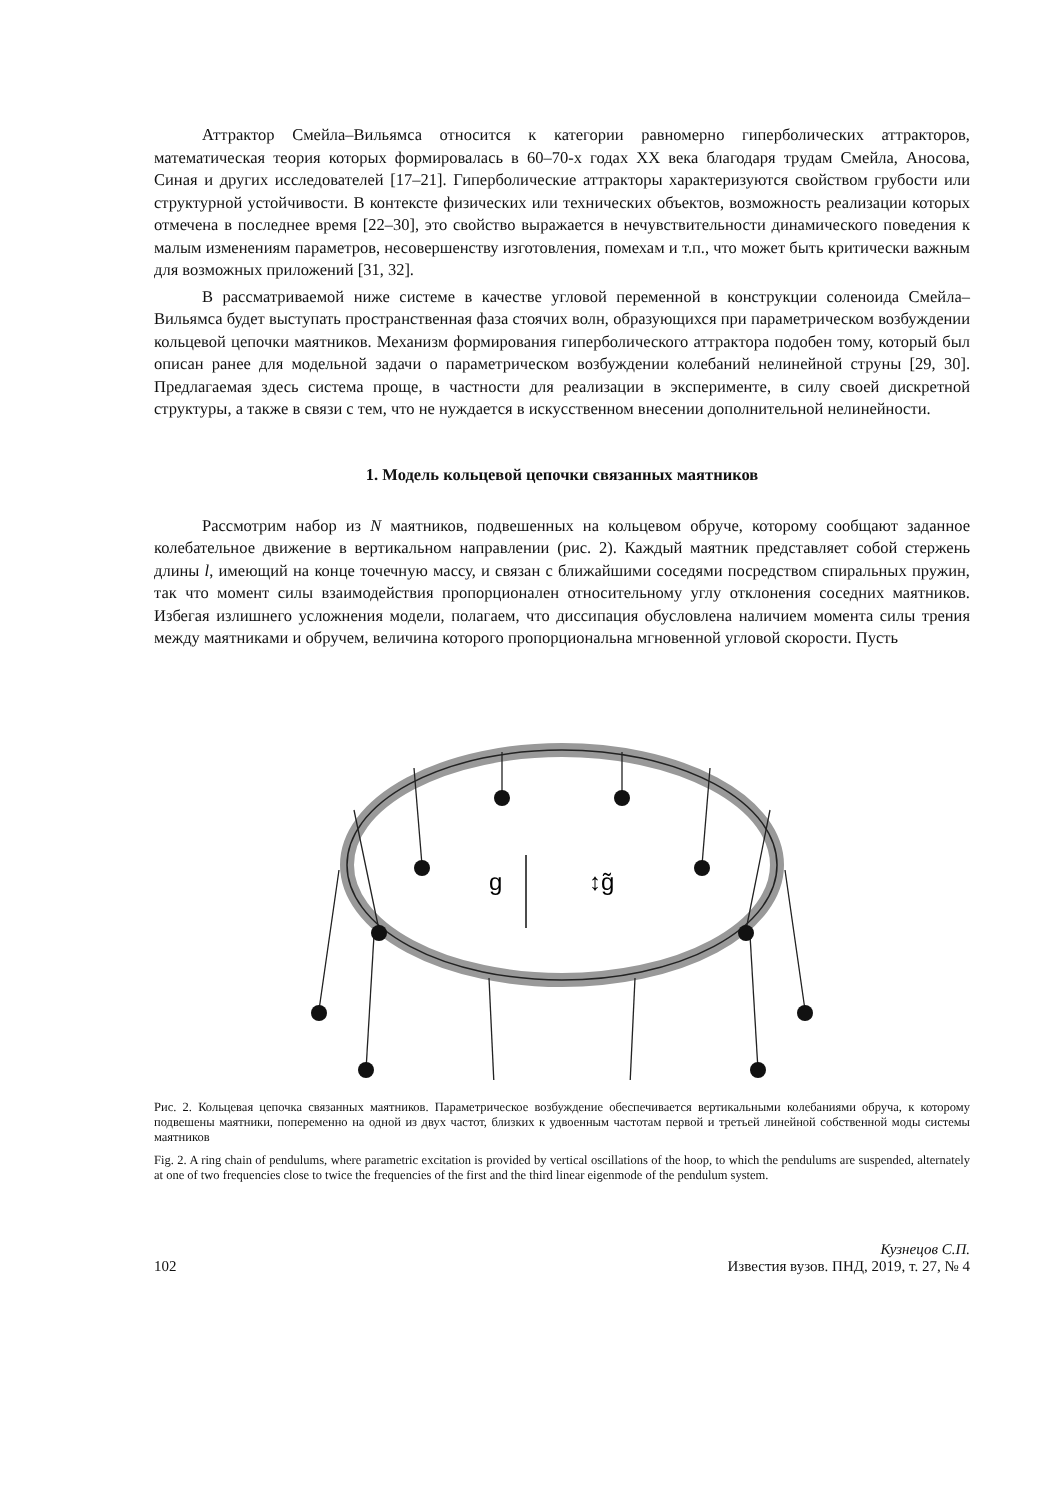Аттрактор Смейла–Вильямса относится к категории равномерно гиперболических аттракторов, математическая теория которых формировалась в 60–70-х годах XX века благодаря трудам Смейла, Аносова, Синая и других исследователей [17–21]. Гиперболические аттракторы характеризуются свойством грубости или структурной устойчивости. В контексте физических или технических объектов, возможность реализации которых отмечена в последнее время [22–30], это свойство выражается в нечувствительности динамического поведения к малым изменениям параметров, несовершенству изготовления, помехам и т.п., что может быть критически важным для возможных приложений [31, 32].
В рассматриваемой ниже системе в качестве угловой переменной в конструкции соленоида Смейла–Вильямса будет выступать пространственная фаза стоячих волн, образующихся при параметрическом возбуждении кольцевой цепочки маятников. Механизм формирования гиперболического аттрактора подобен тому, который был описан ранее для модельной задачи о параметрическом возбуждении колебаний нелинейной струны [29, 30]. Предлагаемая здесь система проще, в частности для реализации в эксперименте, в силу своей дискретной структуры, а также в связи с тем, что не нуждается в искусственном внесении дополнительной нелинейности.
1. Модель кольцевой цепочки связанных маятников
Рассмотрим набор из N маятников, подвешенных на кольцевом обруче, которому сообщают заданное колебательное движение в вертикальном направлении (рис. 2). Каждый маятник представляет собой стержень длины l, имеющий на конце точечную массу, и связан с ближайшими соседями посредством спиральных пружин, так что момент силы взаимодействия пропорционален относительному углу отклонения соседних маятников. Избегая излишнего усложнения модели, полагаем, что диссипация обусловлена наличием момента силы трения между маятниками и обручем, величина которого пропорциональна мгновенной угловой скорости. Пусть
g
↕g̃
Рис. 2. Кольцевая цепочка связанных маятников. Параметрическое возбуждение обеспечивается вертикальными колебаниями обруча, к которому подвешены маятники, попеременно на одной из двух частот, близких к удвоенным частотам первой и третьей линейной собственной моды системы маятников
Fig. 2. A ring chain of pendulums, where parametric excitation is provided by vertical oscillations of the hoop, to which the pendulums are suspended, alternately at one of two frequencies close to twice the frequencies of the first and the third linear eigenmode of the pendulum system.
102 Кузнецов С.П.
Известия вузов. ПНД, 2019, т. 27, № 4